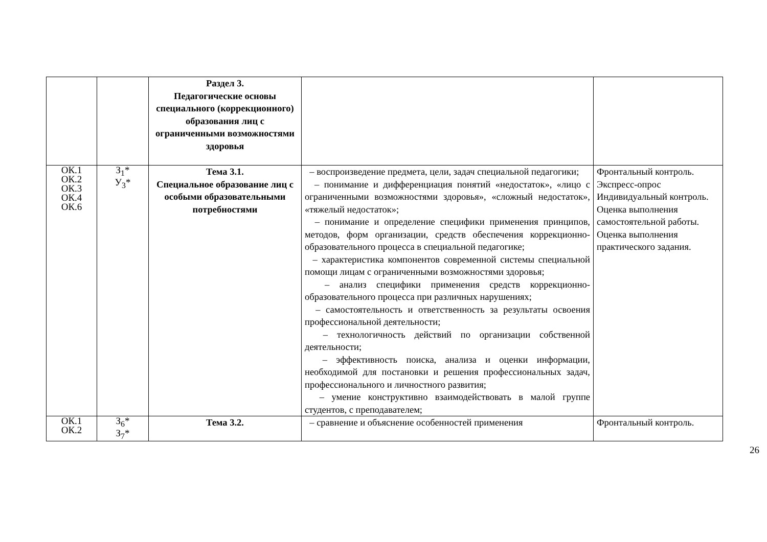| | | Раздел 3. Педагогические основы специального (коррекционного) образования лиц с ограниченными возможностями здоровья | | |
| ОК.1 ОК.2 ОК.3 ОК.4 ОК.6 | З<sub>1</sub>* У<sub>3</sub>* | Тема 3.1. Специальное образование лиц с особыми образовательными потребностями | – воспроизведение предмета, цели, задач специальной педагогики; – понимание и дифференциация понятий «недостаток», «лицо с ограниченными возможностями здоровья», «сложный недостаток», «тяжелый недостаток»; – понимание и определение специфики применения принципов, методов, форм организации, средств обеспечения коррекционно-образовательного процесса в специальной педагогике; – характеристика компонентов современной системы специальной помощи лицам с ограниченными возможностями здоровья; – анализ специфики применения средств коррекционно-образовательного процесса при различных нарушениях; – самостоятельность и ответственность за результаты освоения профессиональной деятельности; – технологичность действий по организации собственной деятельности; – эффективность поиска, анализа и оценки информации, необходимой для постановки и решения профессиональных задач, профессионального и личностного развития; – умение конструктивно взаимодействовать в малой группе студентов, с преподавателем; | Фронтальный контроль. Экспресс-опрос Индивидуальный контроль. Оценка выполнения самостоятельной работы. Оценка выполнения практического задания. |
| ОК.1 ОК.2 | З<sub>6</sub>* З<sub>7</sub>* | Тема 3.2. | – сравнение и объяснение особенностей применения | Фронтальный контроль. |
26